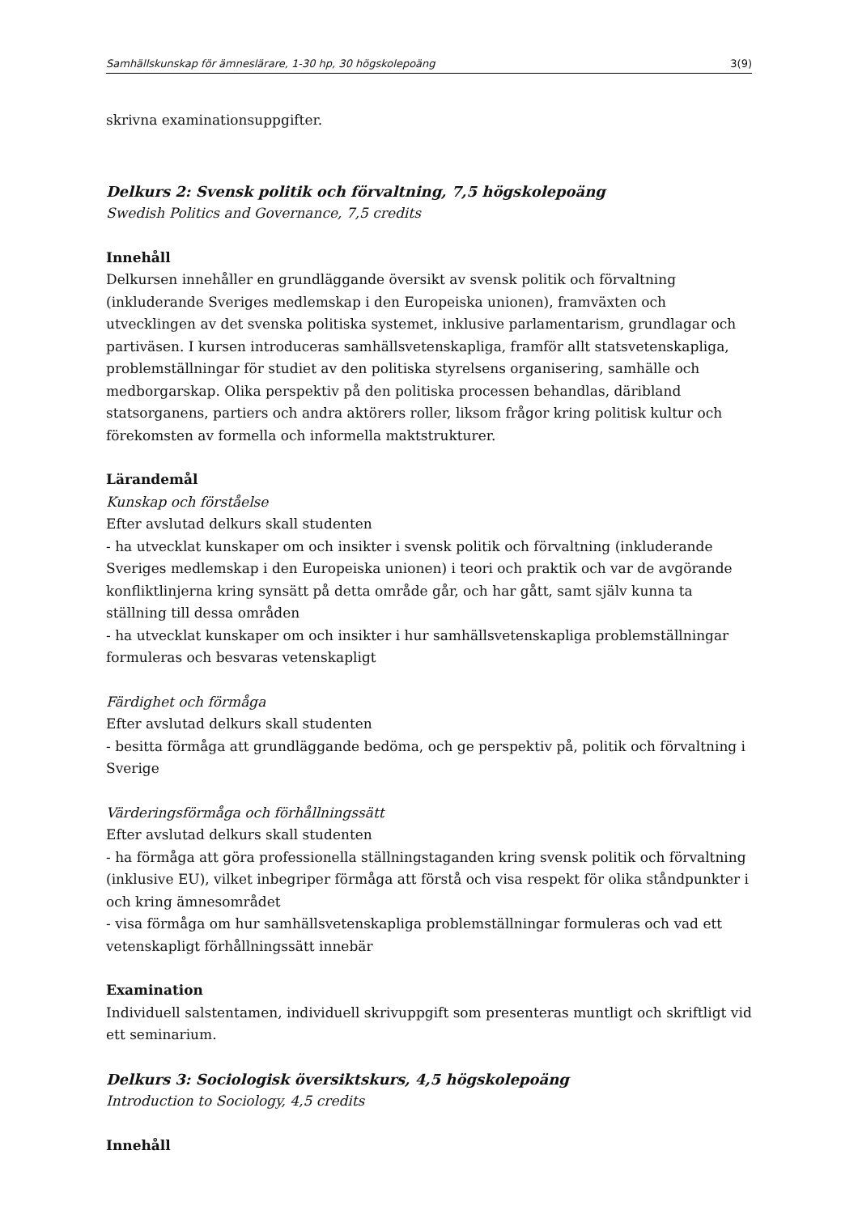Samhällskunskap för ämneslärare, 1-30 hp, 30 högskolepoäng 3(9)
skrivna examinationsuppgifter.
Delkurs 2: Svensk politik och förvaltning, 7,5 högskolepoäng
Swedish Politics and Governance, 7,5 credits
Innehåll
Delkursen innehåller en grundläggande översikt av svensk politik och förvaltning (inkluderande Sveriges medlemskap i den Europeiska unionen), framväxten och utvecklingen av det svenska politiska systemet, inklusive parlamentarism, grundlagar och partiväsen. I kursen introduceras samhällsvetenskapliga, framför allt statsvetenskapliga, problemställningar för studiet av den politiska styrelsens organisering, samhälle och medborgarskap. Olika perspektiv på den politiska processen behandlas, däribland statsorganens, partiers och andra aktörers roller, liksom frågor kring politisk kultur och förekomsten av formella och informella maktstrukturer.
Lärandemål
Kunskap och förståelse
Efter avslutad delkurs skall studenten
- ha utvecklat kunskaper om och insikter i svensk politik och förvaltning (inkluderande Sveriges medlemskap i den Europeiska unionen) i teori och praktik och var de avgörande konfliktlinjerna kring synsätt på detta område går, och har gått, samt själv kunna ta ställning till dessa områden
- ha utvecklat kunskaper om och insikter i hur samhällsvetenskapliga problemställningar formuleras och besvaras vetenskapligt
Färdighet och förmåga
Efter avslutad delkurs skall studenten
- besitta förmåga att grundläggande bedöma, och ge perspektiv på, politik och förvaltning i Sverige
Värderingsförmåga och förhållningssätt
Efter avslutad delkurs skall studenten
- ha förmåga att göra professionella ställningstaganden kring svensk politik och förvaltning (inklusive EU), vilket inbegriper förmåga att förstå och visa respekt för olika ståndpunkter i och kring ämnesområdet
- visa förmåga om hur samhällsvetenskapliga problemställningar formuleras och vad ett vetenskapligt förhållningssätt innebär
Examination
Individuell salstentamen, individuell skrivuppgift som presenteras muntligt och skriftligt vid ett seminarium.
Delkurs 3: Sociologisk översiktskurs, 4,5 högskolepoäng
Introduction to Sociology, 4,5 credits
Innehåll